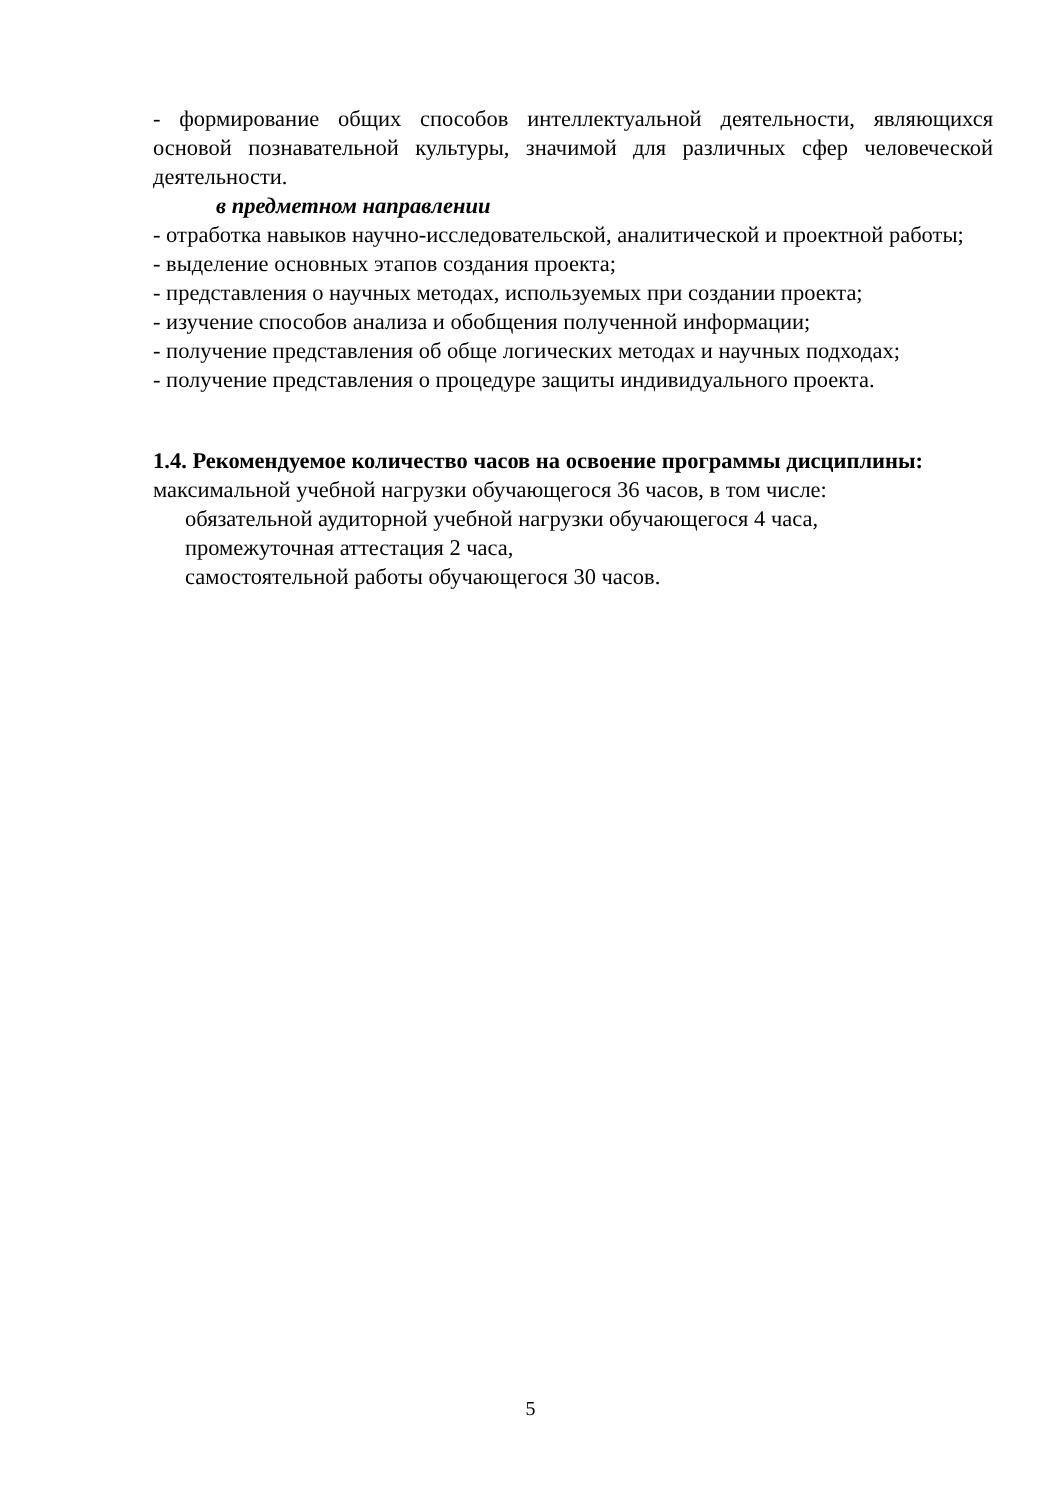- формирование общих способов интеллектуальной деятельности, являющихся основой познавательной культуры, значимой для различных сфер человеческой деятельности.
в предметном направлении
- отработка навыков научно-исследовательской, аналитической и проектной работы;
- выделение основных этапов создания проекта;
- представления о научных методах, используемых при создании проекта;
- изучение способов анализа и обобщения полученной информации;
- получение представления об обще логических методах и научных подходах;
- получение представления о процедуре защиты индивидуального проекта.
1.4. Рекомендуемое количество часов на освоение программы дисциплины:
максимальной учебной нагрузки обучающегося 36 часов, в том числе:
обязательной аудиторной учебной нагрузки обучающегося 4 часа,
промежуточная аттестация 2 часа,
самостоятельной работы обучающегося 30 часов.
5